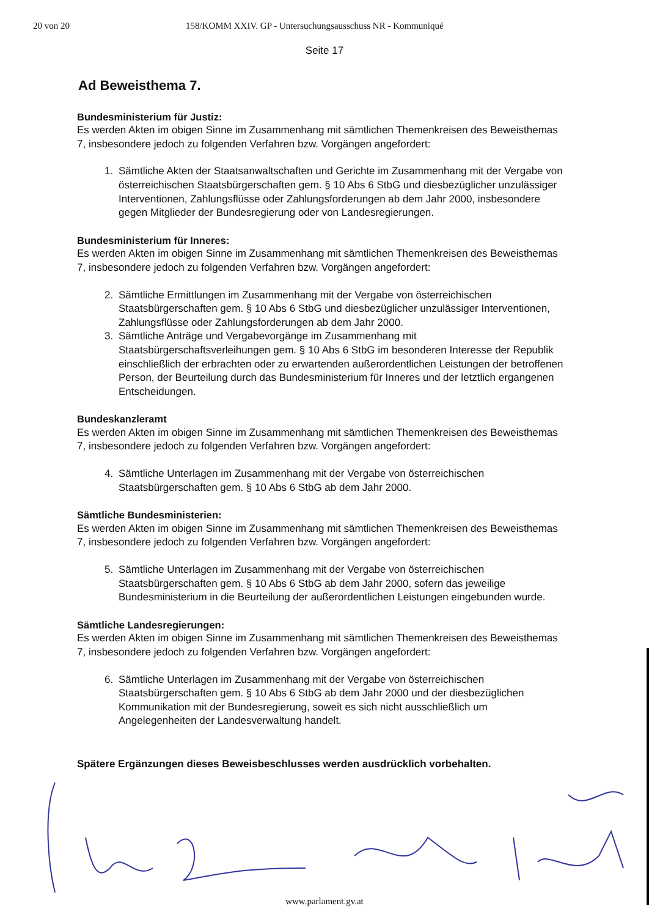20 von 20 158/KOMM XXIV. GP - Untersuchungsausschuss NR - Kommuniqué
Seite 17
Ad Beweisthema 7.
Bundesministerium für Justiz:
Es werden Akten im obigen Sinne im Zusammenhang mit sämtlichen Themenkreisen des Beweisthemas 7, insbesondere jedoch zu folgenden Verfahren bzw. Vorgängen angefordert:
1. Sämtliche Akten der Staatsanwaltschaften und Gerichte im Zusammenhang mit der Vergabe von österreichischen Staatsbürgerschaften gem. § 10 Abs 6 StbG und diesbezüglicher unzulässiger Interventionen, Zahlungsflüsse oder Zahlungsforderungen ab dem Jahr 2000, insbesondere gegen Mitglieder der Bundesregierung oder von Landesregierungen.
Bundesministerium für Inneres:
Es werden Akten im obigen Sinne im Zusammenhang mit sämtlichen Themenkreisen des Beweisthemas 7, insbesondere jedoch zu folgenden Verfahren bzw. Vorgängen angefordert:
2. Sämtliche Ermittlungen im Zusammenhang mit der Vergabe von österreichischen Staatsbürgerschaften gem. § 10 Abs 6 StbG und diesbezüglicher unzulässiger Interventionen, Zahlungsflüsse oder Zahlungsforderungen ab dem Jahr 2000.
3. Sämtliche Anträge und Vergabevorgänge im Zusammenhang mit Staatsbürgerschaftsverleihungen gem. § 10 Abs 6 StbG im besonderen Interesse der Republik einschließlich der erbrachten oder zu erwartenden außerordentlichen Leistungen der betroffenen Person, der Beurteilung durch das Bundesministerium für Inneres und der letztlich ergangenen Entscheidungen.
Bundeskanzleramt
Es werden Akten im obigen Sinne im Zusammenhang mit sämtlichen Themenkreisen des Beweisthemas 7, insbesondere jedoch zu folgenden Verfahren bzw. Vorgängen angefordert:
4. Sämtliche Unterlagen im Zusammenhang mit der Vergabe von österreichischen Staatsbürgerschaften gem. § 10 Abs 6 StbG ab dem Jahr 2000.
Sämtliche Bundesministerien:
Es werden Akten im obigen Sinne im Zusammenhang mit sämtlichen Themenkreisen des Beweisthemas 7, insbesondere jedoch zu folgenden Verfahren bzw. Vorgängen angefordert:
5. Sämtliche Unterlagen im Zusammenhang mit der Vergabe von österreichischen Staatsbürgerschaften gem. § 10 Abs 6 StbG ab dem Jahr 2000, sofern das jeweilige Bundesministerium in die Beurteilung der außerordentlichen Leistungen eingebunden wurde.
Sämtliche Landesregierungen:
Es werden Akten im obigen Sinne im Zusammenhang mit sämtlichen Themenkreisen des Beweisthemas 7, insbesondere jedoch zu folgenden Verfahren bzw. Vorgängen angefordert:
6. Sämtliche Unterlagen im Zusammenhang mit der Vergabe von österreichischen Staatsbürgerschaften gem. § 10 Abs 6 StbG ab dem Jahr 2000 und der diesbezüglichen Kommunikation mit der Bundesregierung, soweit es sich nicht ausschließlich um Angelegenheiten der Landesverwaltung handelt.
Spätere Ergänzungen dieses Beweisbeschlusses werden ausdrücklich vorbehalten.
www.parlament.gv.at